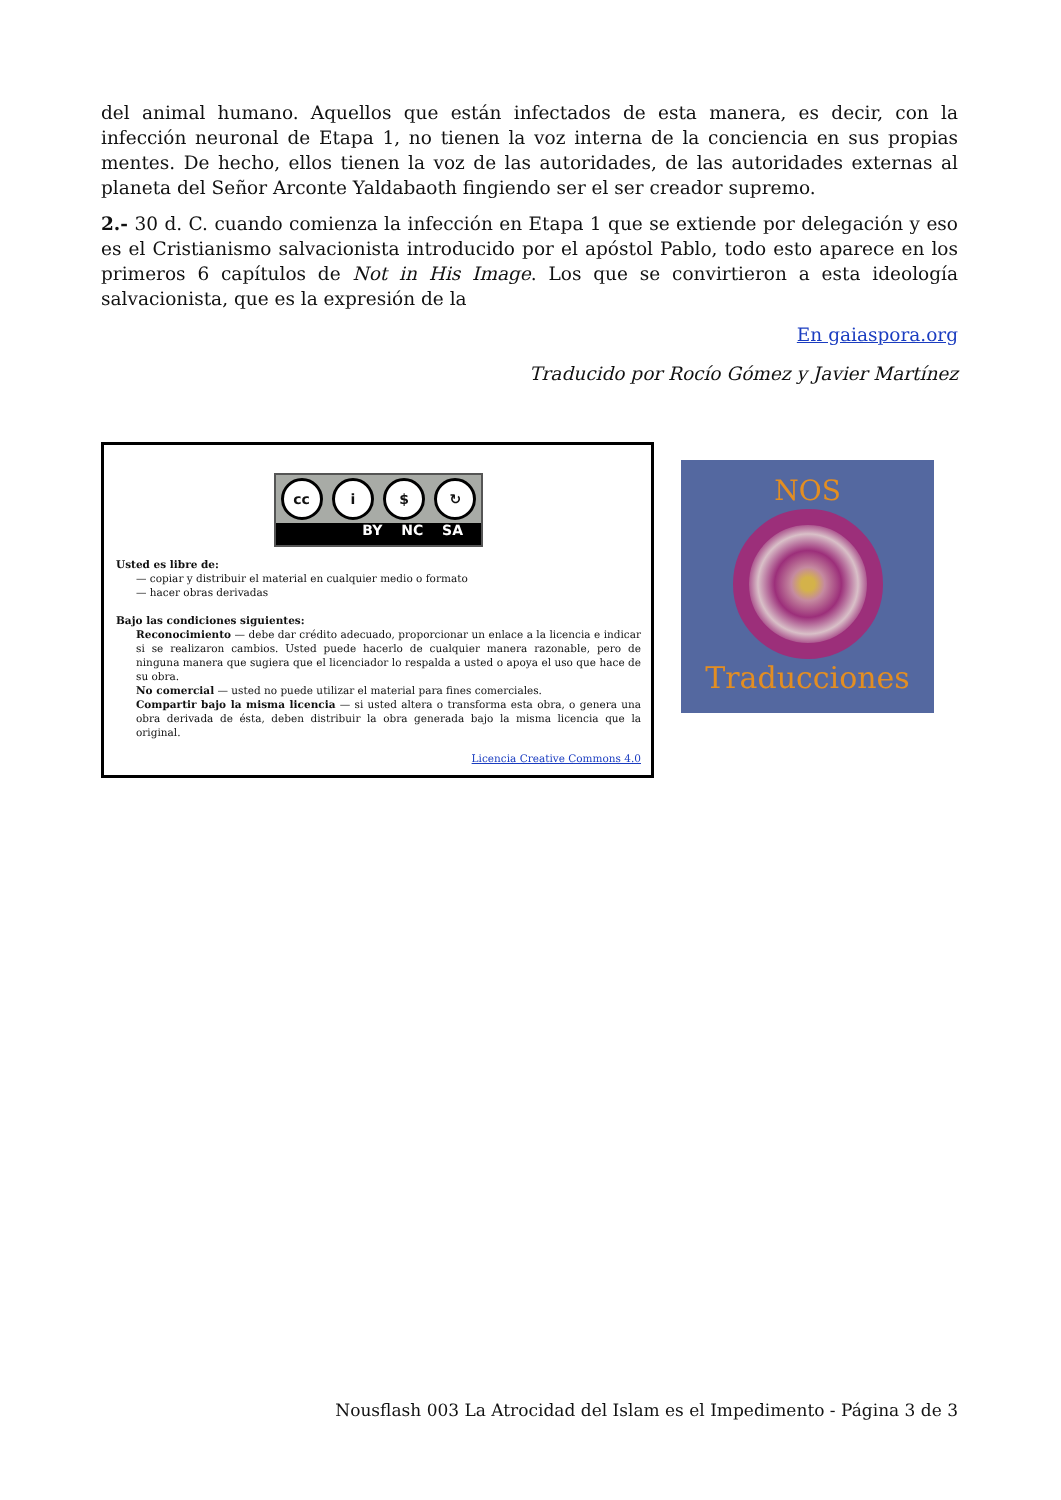del animal humano. Aquellos que están infectados de esta manera, es decir, con la infección neuronal de Etapa 1, no tienen la voz interna de la conciencia en sus propias mentes. De hecho, ellos tienen la voz de las autoridades, de las autoridades externas al planeta del Señor Arconte Yaldabaoth fingiendo ser el ser creador supremo.
2.- 30 d. C. cuando comienza la infección en Etapa 1 que se extiende por delegación y eso es el Cristianismo salvacionista introducido por el apóstol Pablo, todo esto aparece en los primeros 6 capítulos de Not in His Image. Los que se convirtieron a esta ideología salvacionista, que es la expresión de la
En gaiaspora.org
Traducido por Rocío Gómez y Javier Martínez
cc i $ ↻
BY NC SA
Usted es libre de:
— copiar y distribuir el material en cualquier medio o formato
— hacer obras derivadas
Bajo las condiciones siguientes:
Reconocimiento — debe dar crédito adecuado, proporcionar un enlace a la licencia e indicar si se realizaron cambios. Usted puede hacerlo de cualquier manera razonable, pero de ninguna manera que sugiera que el licenciador lo respalda a usted o apoya el uso que hace de su obra.
No comercial — usted no puede utilizar el material para fines comerciales.
Compartir bajo la misma licencia — si usted altera o transforma esta obra, o genera una obra derivada de ésta, deben distribuir la obra generada bajo la misma licencia que la original.
Licencia Creative Commons 4.0
NOS
Traducciones
Nousflash 003 La Atrocidad del Islam es el Impedimento - Página 3 de 3